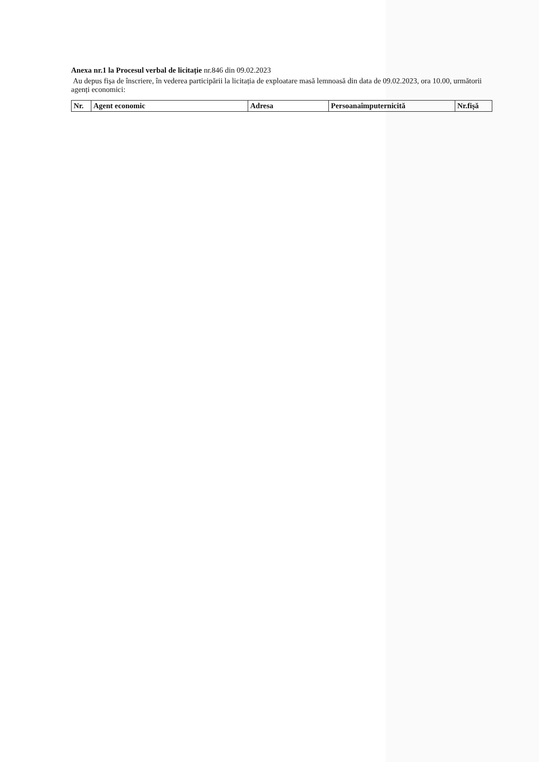Anexa nr.1 la Procesul verbal de licitație nr.846 din 09.02.2023
Au depus fișa de înscriere, în vederea participării la licitația de exploatare masă lemnoasă din data de 09.02.2023, ora 10.00, următorii agenți economici:
| Nr. | Agent economic | Adresa | Persoanaîmputernicită | Nr.fișă |
| --- | --- | --- | --- | --- |